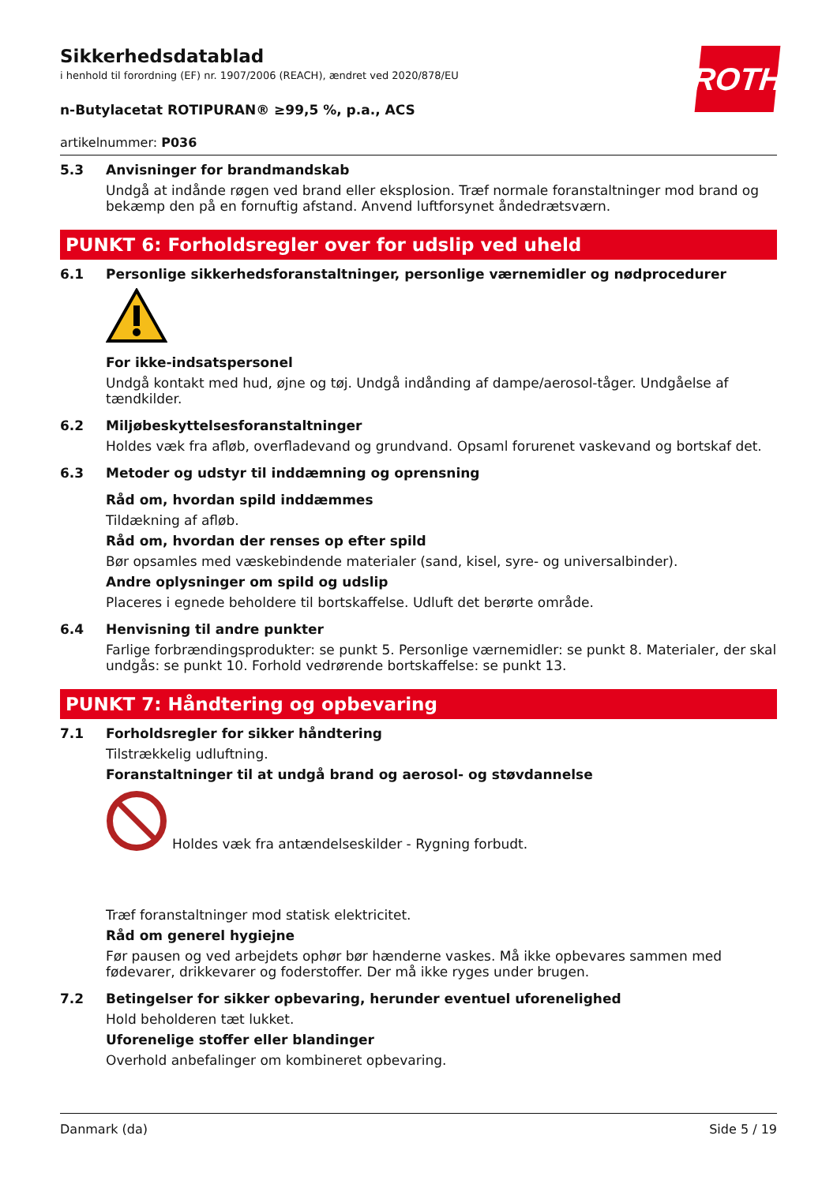Sikkerhedsdatablad
i henhold til forordning (EF) nr. 1907/2006 (REACH), ændret ved 2020/878/EU
ROTH
n-Butylacetat ROTIPURAN® ≥99,5 %, p.a., ACS
artikelnummer: P036
5.3 Anvisninger for brandmandskab
Undgå at indånde røgen ved brand eller eksplosion. Træf normale foranstaltninger mod brand og bekæmp den på en fornuftig afstand. Anvend luftforsynet åndedrætsværn.
PUNKT 6: Forholdsregler over for udslip ved uheld
6.1 Personlige sikkerhedsforanstaltninger, personlige værnemidler og nødprocedurer
For ikke-indsatspersonel
Undgå kontakt med hud, øjne og tøj. Undgå indånding af dampe/aerosol-tåger. Undgåelse af tændkilder.
6.2 Miljøbeskyttelsesforanstaltninger
Holdes væk fra afløb, overfladevand og grundvand. Opsaml forurenet vaskevand og bortskaf det.
6.3 Metoder og udstyr til inddæmning og oprensning
Råd om, hvordan spild inddæmmes
Tildækning af afløb.
Råd om, hvordan der renses op efter spild
Bør opsamles med væskebindende materialer (sand, kisel, syre- og universalbinder).
Andre oplysninger om spild og udslip
Placeres i egnede beholdere til bortskaffelse. Udluft det berørte område.
6.4 Henvisning til andre punkter
Farlige forbrændingsprodukter: se punkt 5. Personlige værnemidler: se punkt 8. Materialer, der skal undgås: se punkt 10. Forhold vedrørende bortskaffelse: se punkt 13.
PUNKT 7: Håndtering og opbevaring
7.1 Forholdsregler for sikker håndtering
Tilstrækkelig udluftning.
Foranstaltninger til at undgå brand og aerosol- og støvdannelse
Holdes væk fra antændelseskilder - Rygning forbudt.
Træf foranstaltninger mod statisk elektricitet.
Råd om generel hygiejne
Før pausen og ved arbejdets ophør bør hænderne vaskes. Må ikke opbevares sammen med fødevarer, drikkevarer og foderstoffer. Der må ikke ryges under brugen.
7.2 Betingelser for sikker opbevaring, herunder eventuel uforenelighed
Hold beholderen tæt lukket.
Uforenelige stoffer eller blandinger
Overhold anbefalinger om kombineret opbevaring.
Danmark (da) Side 5 / 19